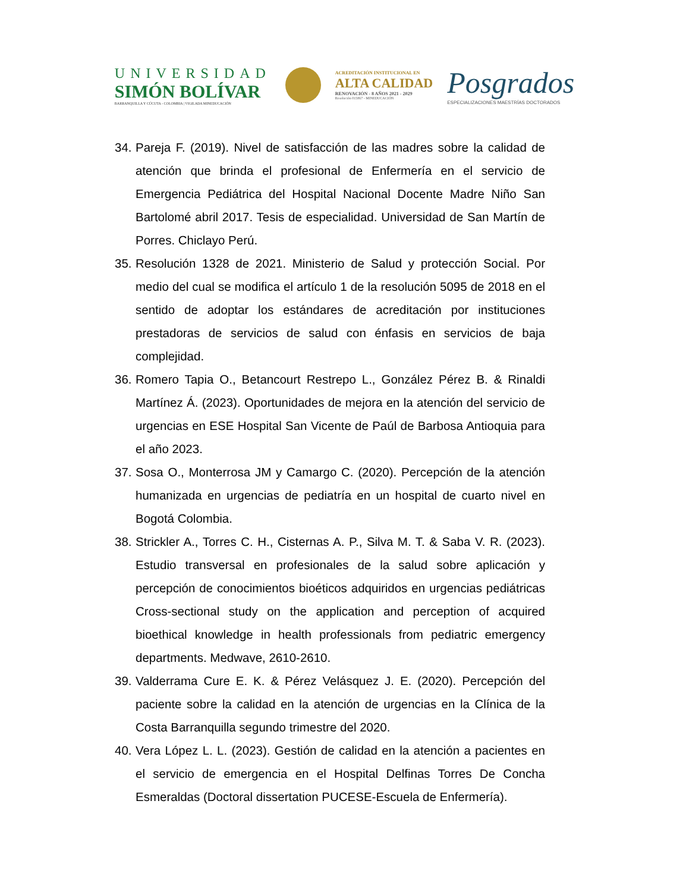UNIVERSIDAD
SIMÓN BOLÍVAR
BARRANQUILLA Y CÚCUTA - COLOMBIA | VIGILADA MINEDUCACIÓN
ACREDITACIÓN INSTITUCIONAL EN
ALTA CALIDAD
RENOVACIÓN - 8 AÑOS 2021 - 2029
Resolución 015867 - MINEDUCACIÓN
Posgrados
ESPECIALIZACIONES MAESTRÍAS DOCTORADOS
34. Pareja F. (2019). Nivel de satisfacción de las madres sobre la calidad de atención que brinda el profesional de Enfermería en el servicio de Emergencia Pediátrica del Hospital Nacional Docente Madre Niño San Bartolomé abril 2017. Tesis de especialidad. Universidad de San Martín de Porres. Chiclayo Perú.
35. Resolución 1328 de 2021. Ministerio de Salud y protección Social. Por medio del cual se modifica el artículo 1 de la resolución 5095 de 2018 en el sentido de adoptar los estándares de acreditación por instituciones prestadoras de servicios de salud con énfasis en servicios de baja complejidad.
36. Romero Tapia O., Betancourt Restrepo L., González Pérez B. & Rinaldi Martínez Á. (2023). Oportunidades de mejora en la atención del servicio de urgencias en ESE Hospital San Vicente de Paúl de Barbosa Antioquia para el año 2023.
37. Sosa O., Monterrosa JM y Camargo C. (2020). Percepción de la atención humanizada en urgencias de pediatría en un hospital de cuarto nivel en Bogotá Colombia.
38. Strickler A., Torres C. H., Cisternas A. P., Silva M. T. & Saba V. R. (2023). Estudio transversal en profesionales de la salud sobre aplicación y percepción de conocimientos bioéticos adquiridos en urgencias pediátricas Cross-sectional study on the application and perception of acquired bioethical knowledge in health professionals from pediatric emergency departments. Medwave, 2610-2610.
39. Valderrama Cure E. K. & Pérez Velásquez J. E. (2020). Percepción del paciente sobre la calidad en la atención de urgencias en la Clínica de la Costa Barranquilla segundo trimestre del 2020.
40. Vera López L. L. (2023). Gestión de calidad en la atención a pacientes en el servicio de emergencia en el Hospital Delfinas Torres De Concha Esmeraldas (Doctoral dissertation PUCESE-Escuela de Enfermería).